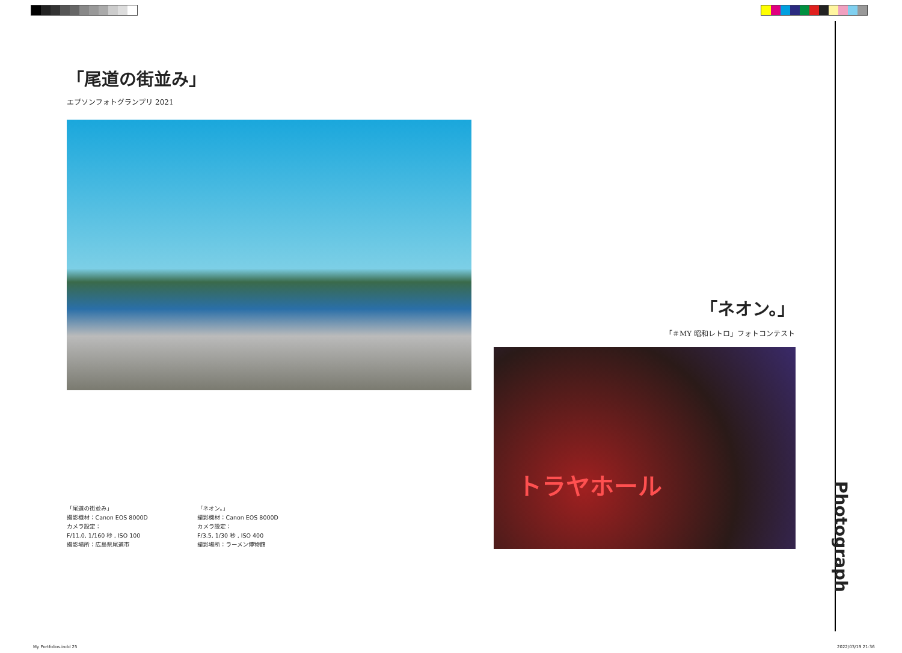「尾道の街並み」
エプソンフォトグランプリ 2021
「ネオン。」
「＃MY 昭和レトロ」フォトコンテスト
トラヤホール
「尾道の街並み」
撮影機材：Canon EOS 8000D
カメラ設定：
F/11.0, 1/160 秒 , ISO 100
撮影場所：広島県尾道市
「ネオン。」
撮影機材：Canon EOS 8000D
カメラ設定：
F/3.5, 1/30 秒 , ISO 400
撮影場所：ラーメン博物館
Photograph
My Portfolios.indd 25 2022/03/19 21:36